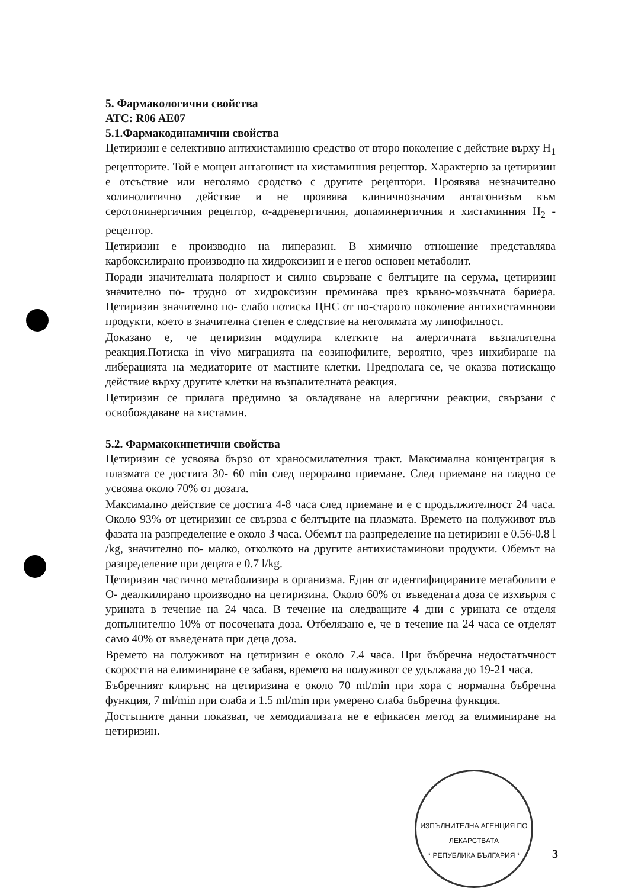5. Фармакологични свойства
ATC: R06 AE07
5.1.Фармакодинамични свойства
Цетиризин е селективно антихистаминно средство от второ поколение с действие върху H<sub>1</sub> рецепторите. Той е мощен антагонист на хистаминния рецептор. Характерно за цетиризин е отсъствие или неголямо сродство с другите рецептори. Проявява незначително холинолитично действие и не проявява клиничнозначим антагонизъм към серотонинергичния рецептор, α-адренергичния, допаминергичния и хистаминния H<sub>2</sub> - рецептор.
Цетиризин е производно на пиперазин. В химично отношение представлява карбоксилирано производно на хидроксизин и е негов основен метаболит.
Поради значителната полярност и силно свързване с белтъците на серума, цетиризин значително по- трудно от хидроксизин преминава през кръвно-мозъчната бариера. Цетиризин значително по- слабо потиска ЦНС от по-старото поколение антихистаминови продукти, което в значителна степен е следствие на неголямата му липофилност.
Доказано е, че цетиризин модулира клетките на алергичната възпалителна реакция.Потиска in vivo миграцията на еозинофилите, вероятно, чрез инхибиране на либерацията на медиаторите от мастните клетки. Предполага се, че оказва потискащо действие върху другите клетки на възпалителната реакция.
Цетиризин се прилага предимно за овладяване на алергични реакции, свързани с освобождаване на хистамин.
5.2. Фармакокинетични свойства
Цетиризин се усвоява бързо от храносмилателния тракт. Максимална концентрация в плазмата се достига 30- 60 min след перорално приемане. След приемане на гладно се усвоява около 70% от дозата.
Максимално действие се достига 4-8 часа след приемане и е с продължителност 24 часа. Около 93% от цетиризин се свързва с белтъците на плазмата. Времето на полуживот във фазата на разпределение е около 3 часа. Обемът на разпределение на цетиризин е 0.56-0.8 l /kg, значително по- малко, отколкото на другите антихистаминови продукти. Обемът на разпределение при децата е 0.7 l/kg.
Цетиризин частично метаболизира в организма. Един от идентифицираните метаболити е О- деалкилирано производно на цетиризина. Около 60% от въведената доза се изхвърля с урината в течение на 24 часа. В течение на следващите 4 дни с урината се отделя допълнително 10% от посочената доза. Отбелязано е, че в течение на 24 часа се отделят само 40% от въведената при деца доза.
Времето на полуживот на цетиризин е около 7.4 часа. При бъбречна недостатъчност скоростта на елиминиране се забавя, времето на полуживот се удължава до 19-21 часа.
Бъбречният клирънс на цетиризина е около 70 ml/min при хора с нормална бъбречна функция, 7 ml/min при слаба и 1.5 ml/min при умерено слаба бъбречна функция.
Достъпните данни показват, че хемодиализата не е ефикасен метод за елиминиране на цетиризин.
ИЗПЪЛНИТЕЛНА АГЕНЦИЯ ПО ЛЕКАРСТВАТА
* РЕПУБЛИКА БЪЛГАРИЯ *
3